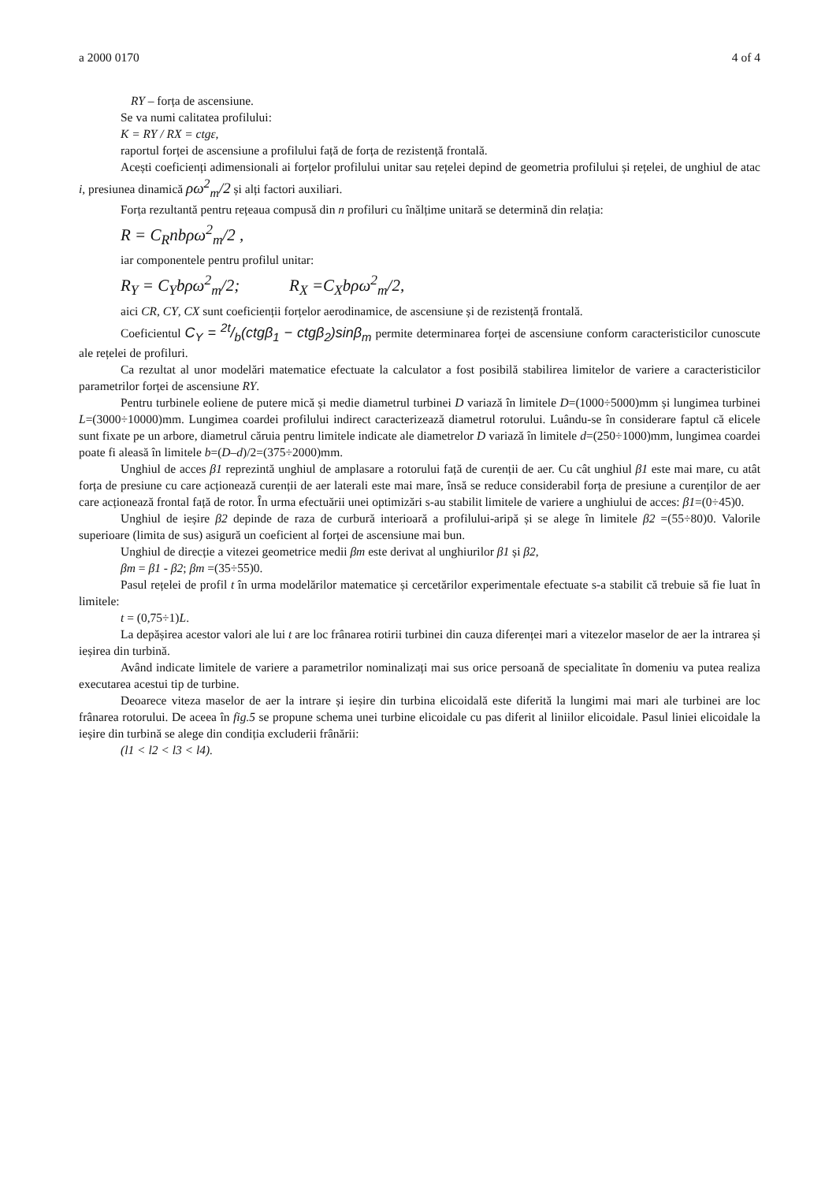a 2000 0170 4 of 4
RY – forța de ascensiune.
Se va numi calitatea profilului:
K = RY / RX = ctgε,
raportul forței de ascensiune a profilului față de forța de rezistență frontală.
Acești coeficienți adimensionali ai forțelor profilului unitar sau rețelei depind de geometria profilului și rețelei, de unghiul de atac i, presiunea dinamică ρω<sup>2</sup><sub>m</sub>/2 și alți factori auxiliari.
Forța rezultantă pentru rețeaua compusă din n profiluri cu înălțime unitară se determină din relația:
R = C<sub>R</sub>nbρω<sup>2</sup><sub>m</sub>/2 ,
iar componentele pentru profilul unitar:
R<sub>Y</sub> = C<sub>Y</sub>bρω<sup>2</sup><sub>m</sub>/2; R<sub>X</sub> =C<sub>X</sub>bρω<sup>2</sup><sub>m</sub>/2,
aici CR, CY, CX sunt coeficienții forțelor aerodinamice, de ascensiune și de rezistență frontală.
Coeficientul C<sub>Y</sub> = 2t/b(ctgβ<sub>1</sub> − ctgβ<sub>2</sub>)sinβ<sub>m</sub> permite determinarea forței de ascensiune conform caracteristicilor cunoscute ale rețelei de profiluri.
Ca rezultat al unor modelări matematice efectuate la calculator a fost posibilă stabilirea limitelor de variere a caracteristicilor parametrilor forței de ascensiune RY.
Pentru turbinele eoliene de putere mică și medie diametrul turbinei D variază în limitele D=(1000÷5000)mm și lungimea turbinei L=(3000÷10000)mm. Lungimea coardei profilului indirect caracterizează diametrul rotorului. Luându-se în considerare faptul că elicele sunt fixate pe un arbore, diametrul căruia pentru limitele indicate ale diametrelor D variază în limitele d=(250÷1000)mm, lungimea coardei poate fi aleasă în limitele b=(D–d)/2=(375÷2000)mm.
Unghiul de acces β1 reprezintă unghiul de amplasare a rotorului față de curenții de aer. Cu cât unghiul β1 este mai mare, cu atât forța de presiune cu care acționează curenții de aer laterali este mai mare, însă se reduce considerabil forța de presiune a curenților de aer care acționează frontal față de rotor. În urma efectuării unei optimizări s-au stabilit limitele de variere a unghiului de acces: β1=(0÷45)0.
Unghiul de ieșire β2 depinde de raza de curbură interioară a profilului-aripă și se alege în limitele β2 =(55÷80)0. Valorile superioare (limita de sus) asigură un coeficient al forței de ascensiune mai bun.
Unghiul de direcție a vitezei geometrice medii βm este derivat al unghiurilor β1 și β2,
βm = β1 - β2; βm =(35÷55)0.
Pasul rețelei de profil t în urma modelărilor matematice și cercetărilor experimentale efectuate s-a stabilit că trebuie să fie luat în limitele:
t = (0,75÷1)L.
La depășirea acestor valori ale lui t are loc frânarea rotirii turbinei din cauza diferenței mari a vitezelor maselor de aer la intrarea și ieșirea din turbină.
Având indicate limitele de variere a parametrilor nominalizați mai sus orice persoană de specialitate în domeniu va putea realiza executarea acestui tip de turbine.
Deoarece viteza maselor de aer la intrare și ieșire din turbina elicoidală este diferită la lungimi mai mari ale turbinei are loc frânarea rotorului. De aceea în fig.5 se propune schema unei turbine elicoidale cu pas diferit al liniilor elicoidale. Pasul liniei elicoidale la ieșire din turbină se alege din condiția excluderii frânării:
(l1 < l2 < l3 < l4).